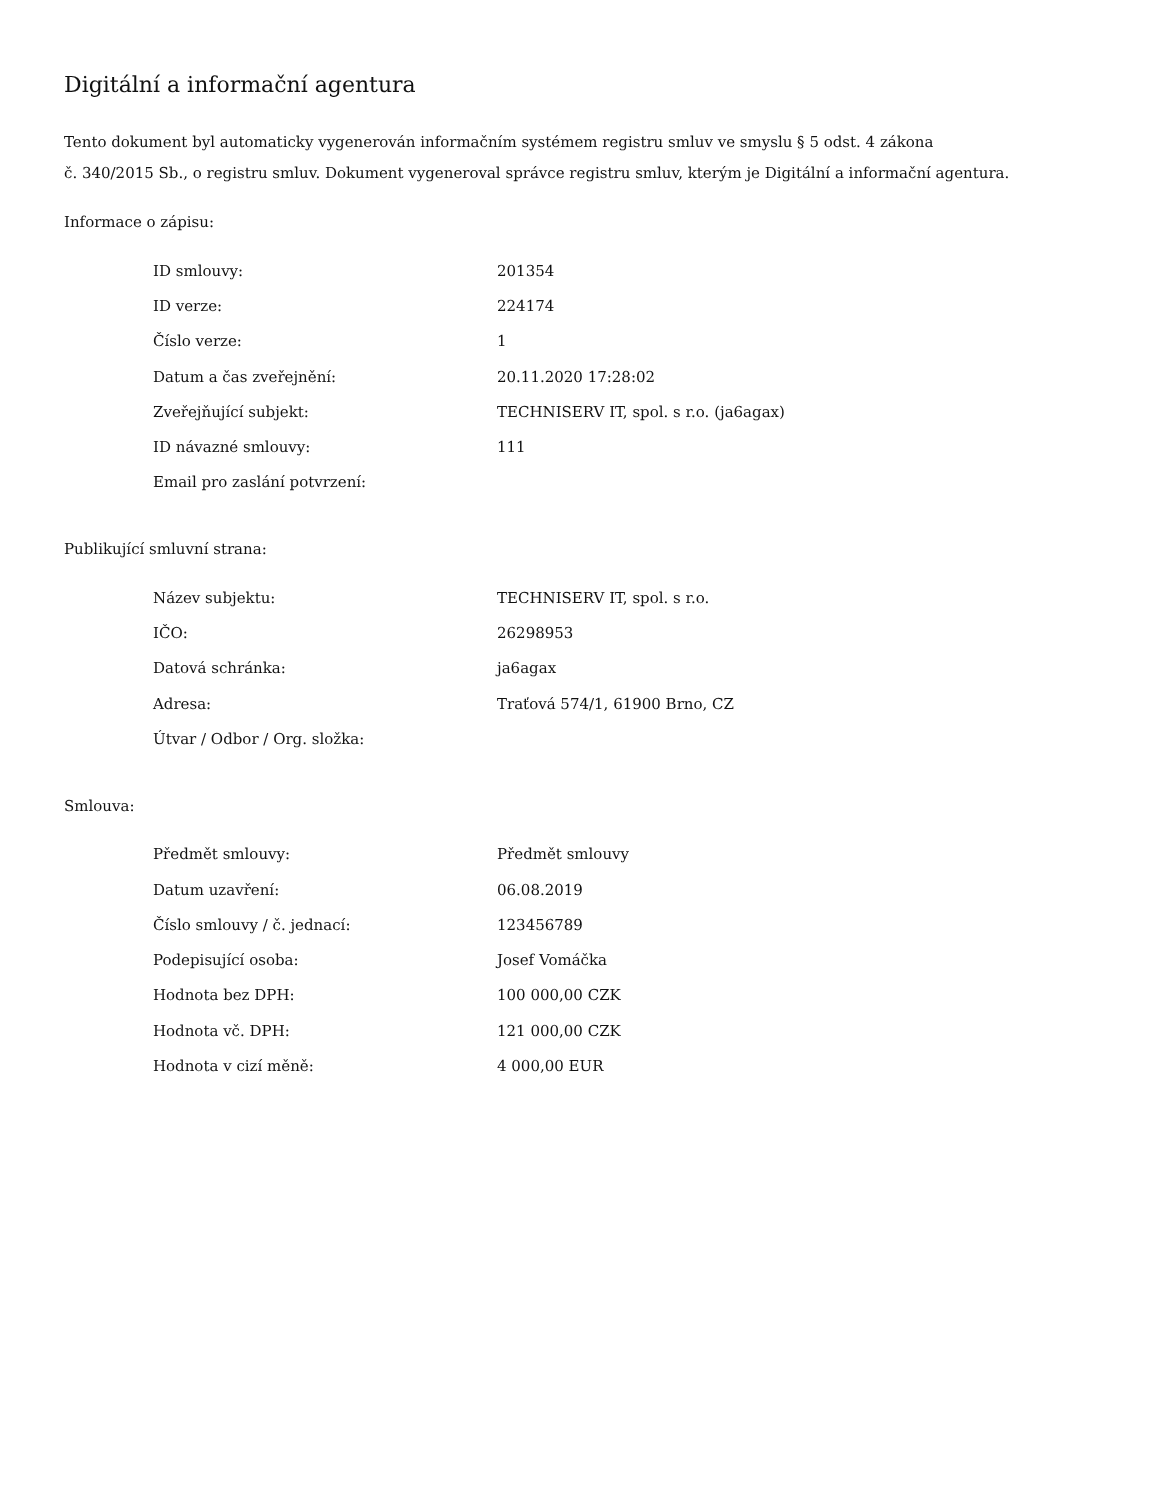Digitální a informační agentura
Tento dokument byl automaticky vygenerován informačním systémem registru smluv ve smyslu § 5 odst. 4 zákona
č. 340/2015 Sb., o registru smluv. Dokument vygeneroval správce registru smluv, kterým je Digitální a informační agentura.
Informace o zápisu:
| ID smlouvy: | 201354 |
| ID verze: | 224174 |
| Číslo verze: | 1 |
| Datum a čas zveřejnění: | 20.11.2020 17:28:02 |
| Zveřejňující subjekt: | TECHNISERV IT, spol. s r.o. (ja6agax) |
| ID návazné smlouvy: | 111 |
| Email pro zaslání potvrzení: | |
Publikující smluvní strana:
| Název subjektu: | TECHNISERV IT, spol. s r.o. |
| IČO: | 26298953 |
| Datová schránka: | ja6agax |
| Adresa: | Traťová 574/1, 61900 Brno, CZ |
| Útvar / Odbor / Org. složka: | |
Smlouva:
| Předmět smlouvy: | Předmět smlouvy |
| Datum uzavření: | 06.08.2019 |
| Číslo smlouvy / č. jednací: | 123456789 |
| Podepisující osoba: | Josef Vomáčka |
| Hodnota bez DPH: | 100 000,00 CZK |
| Hodnota vč. DPH: | 121 000,00 CZK |
| Hodnota v cizí měně: | 4 000,00 EUR |